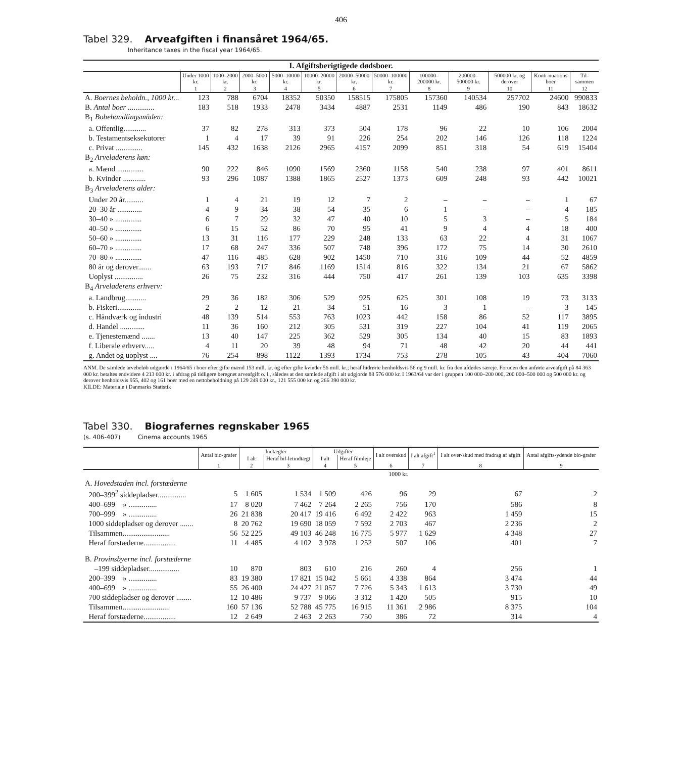406
Tabel 329. Arveafgiften i finansåret 1964/65.
Inheritance taxes in the fiscal year 1964/65.
| I. Afgiftsberigtigede dødsboer. | | | | | | | | | | | | |
| | Under 1000 kr. | 1000–2000 kr. | 2000–5000 kr. | 5000–10000 kr. | 10000–20000 kr. | 20000–50000 kr. | 50000–100000 kr. | 100000–200000 kr. | 200000–500000 kr. | 500000 kr. og derover | Konti-nuations boer | Til-sammen |
| | 1 | 2 | 3 | 4 | 5 | 6 | 7 | 8 | 9 | 10 | 11 | 12 |
| A. Boernes beholdn., 1000 kr... | 123 | 788 | 6704 | 18352 | 50350 | 158515 | 175805 | 157360 | 140534 | 257702 | 24600 | 990833 |
| B. Antal boer .............. | 183 | 518 | 1933 | 2478 | 3434 | 4887 | 2531 | 1149 | 486 | 190 | 843 | 18632 |
| B<sub>1</sub> Bobehandlingsmåden: | | | | | | | | | | | | |
| a. Offentlig............ | 37 | 82 | 278 | 313 | 373 | 504 | 178 | 96 | 22 | 10 | 106 | 2004 |
| b. Testamentseksekutorer | 1 | 4 | 17 | 39 | 91 | 226 | 254 | 202 | 146 | 126 | 118 | 1224 |
| c. Privat .............. | 145 | 432 | 1638 | 2126 | 2965 | 4157 | 2099 | 851 | 318 | 54 | 619 | 15404 |
| B<sub>2</sub> Arveladerens køn: | | | | | | | | | | | | |
| a. Mænd .............. | 90 | 222 | 846 | 1090 | 1569 | 2360 | 1158 | 540 | 238 | 97 | 401 | 8611 |
| b. Kvinder ............ | 93 | 296 | 1087 | 1388 | 1865 | 2527 | 1373 | 609 | 248 | 93 | 442 | 10021 |
| B<sub>3</sub> Arveladerens alder: | | | | | | | | | | | | |
| Under 20 år.......... | 1 | 4 | 21 | 19 | 12 | 7 | 2 | – | – | – | 1 | 67 |
| 20–30 år ............. | 4 | 9 | 34 | 38 | 54 | 35 | 6 | 1 | – | – | 4 | 185 |
| 30–40 » .............. | 6 | 7 | 29 | 32 | 47 | 40 | 10 | 5 | 3 | – | 5 | 184 |
| 40–50 » .............. | 6 | 15 | 52 | 86 | 70 | 95 | 41 | 9 | 4 | 4 | 18 | 400 |
| 50–60 » .............. | 13 | 31 | 116 | 177 | 229 | 248 | 133 | 63 | 22 | 4 | 31 | 1067 |
| 60–70 » .............. | 17 | 68 | 247 | 336 | 507 | 748 | 396 | 172 | 75 | 14 | 30 | 2610 |
| 70–80 » .............. | 47 | 116 | 485 | 628 | 902 | 1450 | 710 | 316 | 109 | 44 | 52 | 4859 |
| 80 år og derover....... | 63 | 193 | 717 | 846 | 1169 | 1514 | 816 | 322 | 134 | 21 | 67 | 5862 |
| Uoplyst ............... | 26 | 75 | 232 | 316 | 444 | 750 | 417 | 261 | 139 | 103 | 635 | 3398 |
| B<sub>4</sub> Arveladerens erhverv: | | | | | | | | | | | | |
| a. Landbrug........... | 29 | 36 | 182 | 306 | 529 | 925 | 625 | 301 | 108 | 19 | 73 | 3133 |
| b. Fiskeri............. | 2 | 2 | 12 | 21 | 34 | 51 | 16 | 3 | 1 | – | 3 | 145 |
| c. Håndværk og industri | 48 | 139 | 514 | 553 | 763 | 1023 | 442 | 158 | 86 | 52 | 117 | 3895 |
| d. Handel ............. | 11 | 36 | 160 | 212 | 305 | 531 | 319 | 227 | 104 | 41 | 119 | 2065 |
| e. Tjenestemænd ....... | 13 | 40 | 147 | 225 | 362 | 529 | 305 | 134 | 40 | 15 | 83 | 1893 |
| f. Liberale erhverv..... | 4 | 11 | 20 | 39 | 48 | 94 | 71 | 48 | 42 | 20 | 44 | 441 |
| g. Andet og uoplyst .... | 76 | 254 | 898 | 1122 | 1393 | 1734 | 753 | 278 | 105 | 43 | 404 | 7060 |
ANM. De samlede arvebeløb udgjorde i 1964/65 i boer efter gifte mænd 153 mill. kr. og efter gifte kvinder 56 mill. kr.; heraf hidrørte henholdsvis 56 og 9 mill. kr. fra den afdødes særeje. Foruden den anførte arveafgift på 84 363 000 kr. betaltes endvidere 4 213 000 kr. i afdrag på tidligere beregnet arveafgift o. l., således at den samlede afgift i alt udgjorde 88 576 000 kr. I 1963/64 var der i gruppen 100 000–200 000, 200 000–500 000 og 500 000 kr. og derover henholdsvis 955, 402 og 161 boer med en nettobeholdning på 129 249 000 kr., 121 555 000 kr. og 266 390 000 kr.
KILDE: Materiale i Danmarks Statistik
Tabel 330. Biografernes regnskaber 1965
(s. 406-407) Cinema accounts 1965
| | Antal bio-grafer | Indtægter | | Udgifter | | I alt overskud | I alt afgift<sup>1</sup> | I alt over-skud med fradrag af afgift | Antal afgifts-ydende bio-grafer |
| --- | --- | --- | --- | --- | --- | --- | --- | --- | --- |
| | | I alt | Heraf bil-letindtægt | I alt | Heraf filmleje | | | | |
| | 1 | 2 | 3 | 4 | 5 | 6 | 7 | 8 | 9 |
| | 1000 kr. | | | | | | | | |
| A. Hovedstaden incl. forstæderne | | | | | | | | | |
| 200–399<sup>2</sup> siddepladser............... | 5 | 1 605 | 1 534 | 1 509 | 426 | 96 | 29 | 67 | 2 |
| 400–699 » ............... | 17 | 8 020 | 7 462 | 7 264 | 2 265 | 756 | 170 | 586 | 8 |
| 700–999 » ............... | 26 | 21 838 | 20 417 | 19 416 | 6 492 | 2 422 | 963 | 1 459 | 15 |
| 1000 siddepladser og derover ....... | 8 | 20 762 | 19 690 | 18 059 | 7 592 | 2 703 | 467 | 2 236 | 2 |
| Tilsammen......................... | 56 | 52 225 | 49 103 | 46 248 | 16 775 | 5 977 | 1 629 | 4 348 | 27 |
| Heraf forstæderne................. | 11 | 4 485 | 4 102 | 3 978 | 1 252 | 507 | 106 | 401 | 7 |
| B. Provinsbyerne incl. forstæderne | | | | | | | | | |
| –199 siddepladser................ | 10 | 870 | 803 | 610 | 216 | 260 | 4 | 256 | 1 |
| 200–399 » ............... | 83 | 19 380 | 17 821 | 15 042 | 5 661 | 4 338 | 864 | 3 474 | 44 |
| 400–699 » ............... | 55 | 26 400 | 24 427 | 21 057 | 7 726 | 5 343 | 1 613 | 3 730 | 49 |
| 700 siddepladser og derover ........ | 12 | 10 486 | 9 737 | 9 066 | 3 312 | 1 420 | 505 | 915 | 10 |
| Tilsammen......................... | 160 | 57 136 | 52 788 | 45 775 | 16 915 | 11 361 | 2 986 | 8 375 | 104 |
| Heraf forstæderne................. | 12 | 2 649 | 2 463 | 2 263 | 750 | 386 | 72 | 314 | 4 |